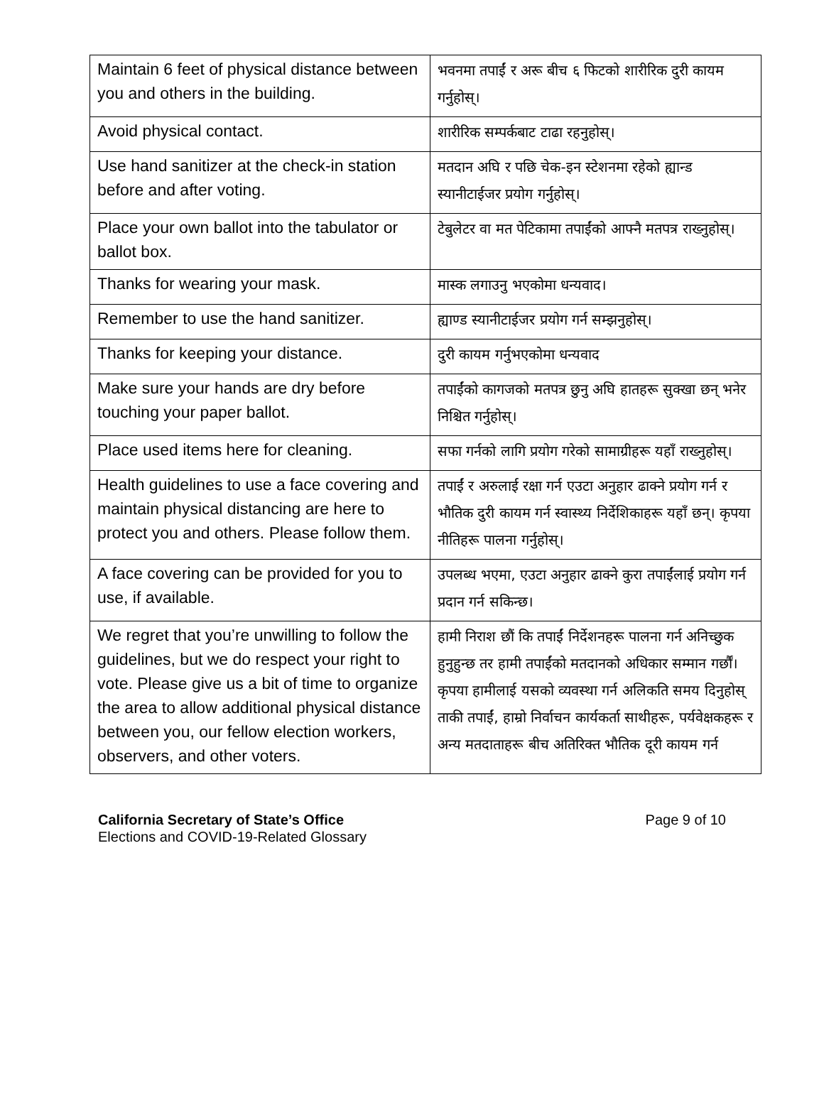| Maintain 6 feet of physical distance between you and others in the building. | भवनमा तपाईं र अरू बीच ६ फिटको शारीरिक दुरी कायम गर्नुहोस्। |
| Avoid physical contact. | शारीरिक सम्पर्कबाट टाढा रहनुहोस्। |
| Use hand sanitizer at the check-in station before and after voting. | मतदान अघि र पछि चेक-इन स्टेशनमा रहेको ह्यान्ड स्यानीटाईजर प्रयोग गर्नुहोस्। |
| Place your own ballot into the tabulator or ballot box. | टेबुलेटर वा मत पेटिकामा तपाईंको आफ्नै मतपत्र राख्नुहोस्। |
| Thanks for wearing your mask. | मास्क लगाउनु भएकोमा धन्यवाद। |
| Remember to use the hand sanitizer. | ह्याण्ड स्यानीटाईजर प्रयोग गर्न सम्झनुहोस्। |
| Thanks for keeping your distance. | दुरी कायम गर्नुभएकोमा धन्यवाद |
| Make sure your hands are dry before touching your paper ballot. | तपाईंको कागजको मतपत्र छुनु अघि हातहरू सुक्खा छन् भनेर निश्चित गर्नुहोस्। |
| Place used items here for cleaning. | सफा गर्नको लागि प्रयोग गरेको सामाग्रीहरू यहाँ राख्नुहोस्। |
| Health guidelines to use a face covering and maintain physical distancing are here to protect you and others. Please follow them. | तपाईं र अरुलाई रक्षा गर्न एउटा अनुहार ढाक्ने प्रयोग गर्न र भौतिक दुरी कायम गर्न स्वास्थ्य निर्देशिकाहरू यहाँ छन्। कृपया नीतिहरू पालना गर्नुहोस्। |
| A face covering can be provided for you to use, if available. | उपलब्ध भएमा, एउटा अनुहार ढाक्ने कुरा तपाईंलाई प्रयोग गर्न प्रदान गर्न सकिन्छ। |
| We regret that you’re unwilling to follow the guidelines, but we do respect your right to vote. Please give us a bit of time to organize the area to allow additional physical distance between you, our fellow election workers, observers, and other voters. | हामी निराश छौं कि तपाईं निर्देशनहरू पालना गर्न अनिच्छुक हुनुहुन्छ तर हामी तपाईंको मतदानको अधिकार सम्मान गर्छौं। कृपया हामीलाई यसको व्यवस्था गर्न अलिकति समय दिनुहोस् ताकी तपाईं, हाम्रो निर्वाचन कार्यकर्ता साथीहरू, पर्यवेक्षकहरू र अन्य मतदाताहरू बीच अतिरिक्त भौतिक दूरी कायम गर्न |
California Secretary of State’s Office
Elections and COVID-19-Related Glossary
Page 9 of 10